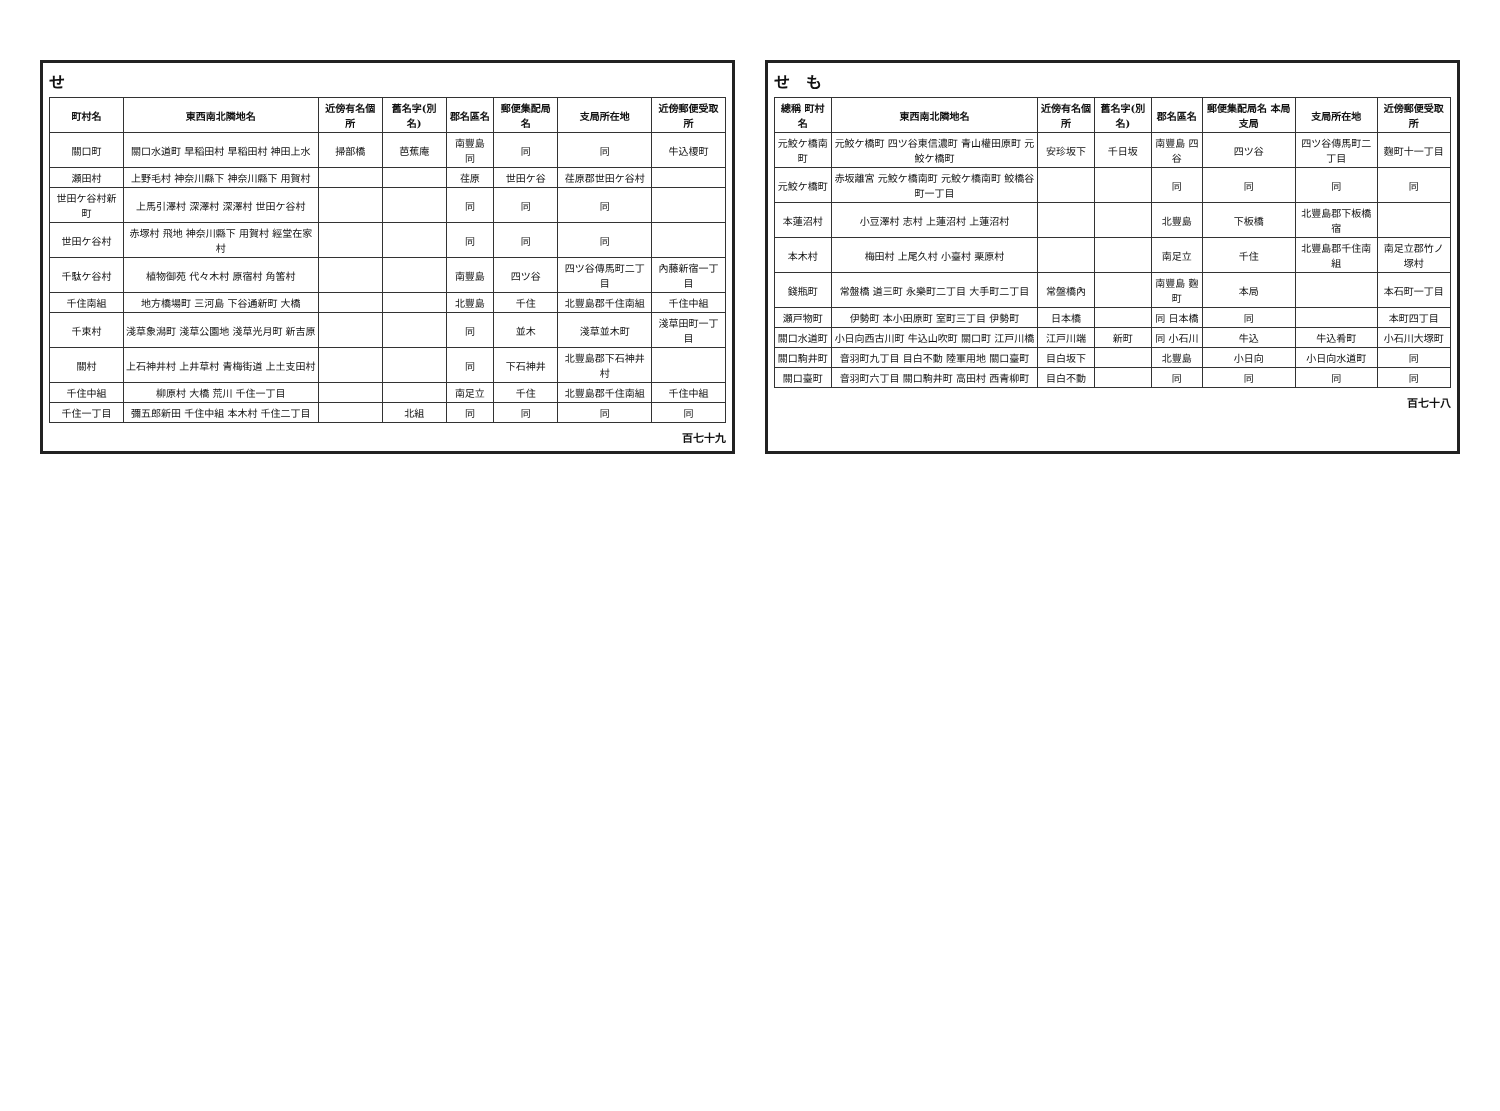せ
| 町村名 | 東西南北隣地名 | 近傍有名個所 | 舊名字(別名) | 郡名區名 | 郵便集配局名 | 支局所在地 | 近傍郵便受取所 |
| --- | --- | --- | --- | --- | --- | --- | --- |
| 關口町 | 關口水道町 早稻田村 早稻田村 神田上水 | 掃部橋 | 芭蕉庵 | 南豐島 同 | 同 | 同 | 牛込榎町 |
| 瀬田村 | 上野毛村 神奈川縣下 神奈川縣下 用賀村 | | | 荏原 | 世田ケ谷 | 荏原郡世田ケ谷村 | |
| 世田ケ谷村新町 | 上馬引澤村 深澤村 深澤村 世田ケ谷村 | | | 同 | 同 | 同 | |
| 世田ケ谷村 | 赤塚村 飛地 神奈川縣下 用賀村 經堂在家村 | | | 同 | 同 | 同 | |
| 千駄ケ谷村 | 植物御苑 代々木村 原宿村 角筈村 | | | 南豐島 | 四ツ谷 | 四ツ谷傳馬町二丁目 | 內藤新宿一丁目 |
| 千住南組 | 地方橋場町 三河島 下谷通新町 大橋 | | | 北豐島 | 千住 | 北豐島郡千住南組 | 千住中組 |
| 千束村 | 淺草象潟町 淺草公園地 淺草光月町 新吉原 | | | 同 | 並木 | 淺草並木町 | 淺草田町一丁目 |
| 關村 | 上石神井村 上井草村 青梅街道 上土支田村 | | | 同 | 下石神井 | 北豐島郡下石神井村 | |
| 千住中組 | 柳原村 大橋 荒川 千住一丁目 | | | 南足立 | 千住 | 北豐島郡千住南組 | 千住中組 |
| 千住一丁目 | 彌五郎新田 千住中組 本木村 千住二丁目 | | 北組 | 同 | 同 | 同 | 同 |
百七十九
せ　も
| 總稱 町村名 | 東西南北隣地名 | 近傍有名個所 | 舊名字(別名) | 郡名區名 | 郵便集配局名 本局支局 | 支局所在地 | 近傍郵便受取所 |
| --- | --- | --- | --- | --- | --- | --- | --- |
| 元鮫ケ橋南町 | 元鮫ケ橋町 四ツ谷東信濃町 青山權田原町 元鮫ケ橋町 | 安珍坂下 | 千日坂 | 南豐島 四谷 | 四ツ谷 | 四ツ谷傳馬町二丁目 | 麴町十一丁目 |
| 元鮫ケ橋町 | 赤坂離宮 元鮫ケ橋南町 元鮫ケ橋南町 鮫橋谷町一丁目 | | | 同 | 同 | 同 | 同 |
| 本蓮沼村 | 小豆澤村 志村 上蓮沼村 上蓮沼村 | | | 北豐島 | 下板橋 | 北豐島郡下板橋宿 | |
| 本木村 | 梅田村 上尾久村 小臺村 栗原村 | | | 南足立 | 千住 | 北豐島郡千住南組 | 南足立郡竹ノ塚村 |
| 錢瓶町 | 常盤橋 道三町 永樂町二丁目 大手町二丁目 | 常盤橋內 | | 南豐島 麴町 | 本局 | | 本石町一丁目 |
| 瀬戸物町 | 伊勢町 本小田原町 室町三丁目 伊勢町 | 日本橋 | | 同 日本橋 | 同 | | 本町四丁目 |
| 關口水道町 | 小日向西古川町 牛込山吹町 關口町 江戸川橋 | 江戸川端 | 新町 | 同 小石川 | 牛込 | 牛込肴町 | 小石川大塚町 |
| 關口駒井町 | 音羽町九丁目 目白不動 陸軍用地 關口臺町 | 目白坂下 | | 北豐島 | 小日向 | 小日向水道町 | 同 |
| 關口臺町 | 音羽町六丁目 關口駒井町 高田村 西青柳町 | 目白不動 | | 同 | 同 | 同 | 同 |
百七十八